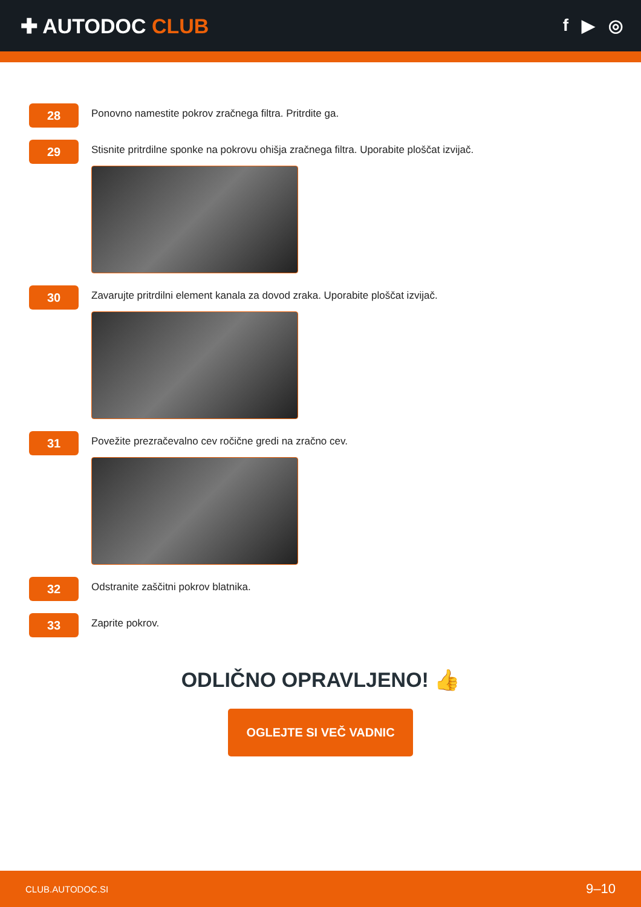✚ AUTODOC CLUB
f ▶ ◎
28
Ponovno namestite pokrov zračnega filtra. Pritrdite ga.
29
Stisnite pritrdilne sponke na pokrovu ohišja zračnega filtra. Uporabite ploščat izvijač.
30
Zavarujte pritrdilni element kanala za dovod zraka. Uporabite ploščat izvijač.
31
Povežite prezračevalno cev ročične gredi na zračno cev.
32
Odstranite zaščitni pokrov blatnika.
33
Zaprite pokrov.
ODLIČNO OPRAVLJENO! 👍
OGLEJTE SI VEČ VADNIC
CLUB.AUTODOC.SI 9–10